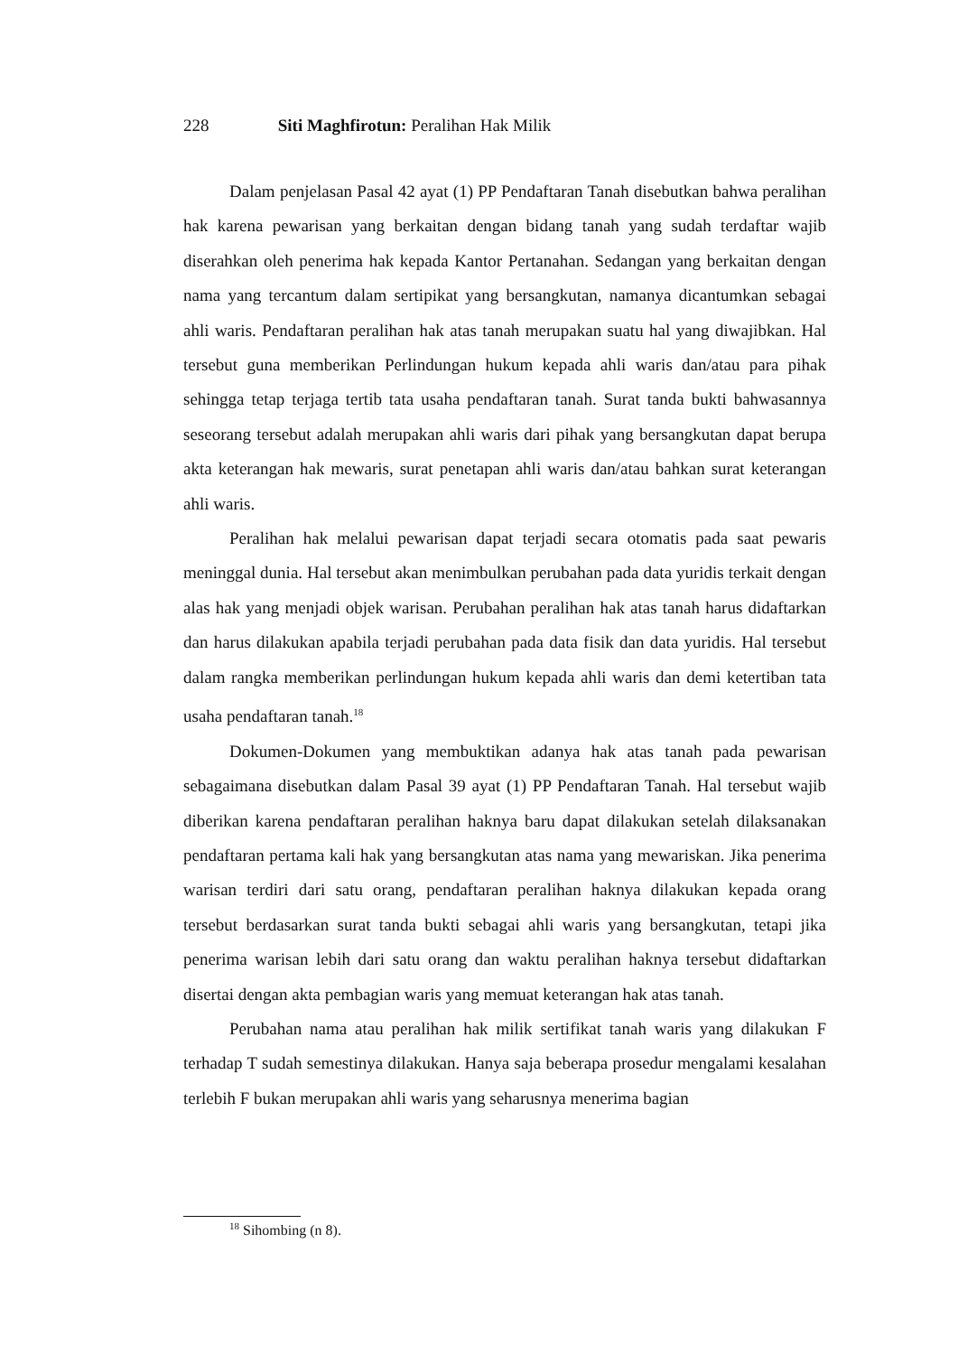228 Siti Maghfirotun: Peralihan Hak Milik
Dalam penjelasan Pasal 42 ayat (1) PP Pendaftaran Tanah disebutkan bahwa peralihan hak karena pewarisan yang berkaitan dengan bidang tanah yang sudah terdaftar wajib diserahkan oleh penerima hak kepada Kantor Pertanahan. Sedangan yang berkaitan dengan nama yang tercantum dalam sertipikat yang bersangkutan, namanya dicantumkan sebagai ahli waris. Pendaftaran peralihan hak atas tanah merupakan suatu hal yang diwajibkan. Hal tersebut guna memberikan Perlindungan hukum kepada ahli waris dan/atau para pihak sehingga tetap terjaga tertib tata usaha pendaftaran tanah. Surat tanda bukti bahwasannya seseorang tersebut adalah merupakan ahli waris dari pihak yang bersangkutan dapat berupa akta keterangan hak mewaris, surat penetapan ahli waris dan/atau bahkan surat keterangan ahli waris.
Peralihan hak melalui pewarisan dapat terjadi secara otomatis pada saat pewaris meninggal dunia. Hal tersebut akan menimbulkan perubahan pada data yuridis terkait dengan alas hak yang menjadi objek warisan. Perubahan peralihan hak atas tanah harus didaftarkan dan harus dilakukan apabila terjadi perubahan pada data fisik dan data yuridis. Hal tersebut dalam rangka memberikan perlindungan hukum kepada ahli waris dan demi ketertiban tata usaha pendaftaran tanah.<sup>18</sup>
Dokumen-Dokumen yang membuktikan adanya hak atas tanah pada pewarisan sebagaimana disebutkan dalam Pasal 39 ayat (1) PP Pendaftaran Tanah. Hal tersebut wajib diberikan karena pendaftaran peralihan haknya baru dapat dilakukan setelah dilaksanakan pendaftaran pertama kali hak yang bersangkutan atas nama yang mewariskan. Jika penerima warisan terdiri dari satu orang, pendaftaran peralihan haknya dilakukan kepada orang tersebut berdasarkan surat tanda bukti sebagai ahli waris yang bersangkutan, tetapi jika penerima warisan lebih dari satu orang dan waktu peralihan haknya tersebut didaftarkan disertai dengan akta pembagian waris yang memuat keterangan hak atas tanah.
Perubahan nama atau peralihan hak milik sertifikat tanah waris yang dilakukan F terhadap T sudah semestinya dilakukan. Hanya saja beberapa prosedur mengalami kesalahan terlebih F bukan merupakan ahli waris yang seharusnya menerima bagian
<sup>18</sup> Sihombing (n 8).